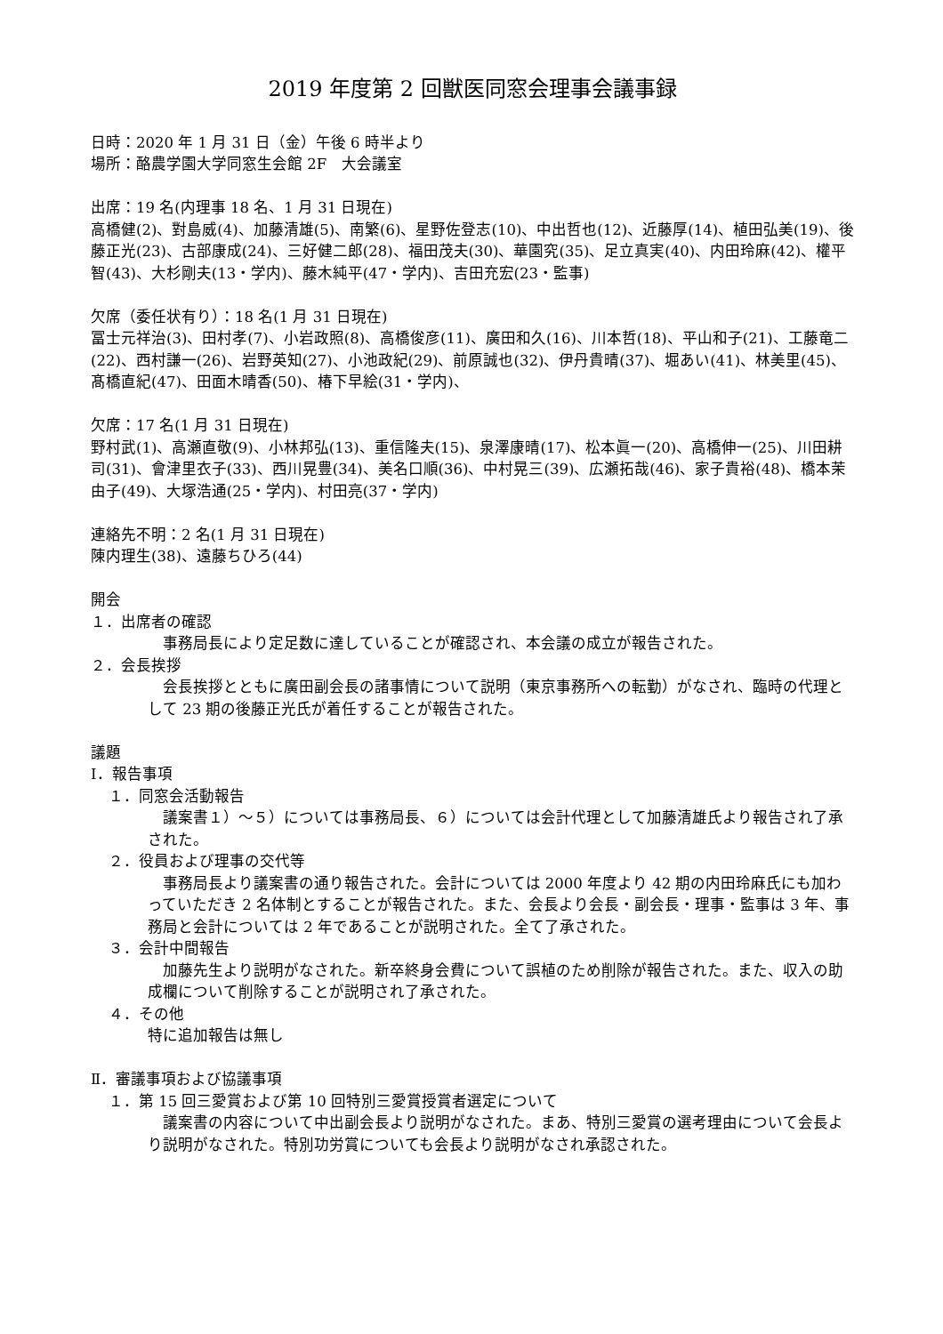2019 年度第 2 回獣医同窓会理事会議事録
日時：2020 年 1 月 31 日（金）午後 6 時半より
場所：酪農学園大学同窓生会館 2F　大会議室
出席：19 名(内理事 18 名、1 月 31 日現在)
高橋健(2)、對島威(4)、加藤清雄(5)、南繁(6)、星野佐登志(10)、中出哲也(12)、近藤厚(14)、植田弘美(19)、後藤正光(23)、古部康成(24)、三好健二郎(28)、福田茂夫(30)、華園究(35)、足立真実(40)、内田玲麻(42)、權平智(43)、大杉剛夫(13・学内)、藤木純平(47・学内)、吉田充宏(23・監事)
欠席（委任状有り）：18 名(1 月 31 日現在)
冨士元祥治(3)、田村孝(7)、小岩政照(8)、高橋俊彦(11)、廣田和久(16)、川本哲(18)、平山和子(21)、工藤竜二(22)、西村謙一(26)、岩野英知(27)、小池政紀(29)、前原誠也(32)、伊丹貴晴(37)、堀あい(41)、林美里(45)、髙橋直紀(47)、田面木晴香(50)、椿下早絵(31・学内)、
欠席：17 名(1 月 31 日現在)
野村武(1)、高瀬直敬(9)、小林邦弘(13)、重信隆夫(15)、泉澤康晴(17)、松本眞一(20)、高橋伸一(25)、川田耕司(31)、會津里衣子(33)、西川晃豊(34)、美名口順(36)、中村晃三(39)、広瀬拓哉(46)、家子貴裕(48)、橋本茉由子(49)、大塚浩通(25・学内)、村田亮(37・学内)
連絡先不明：2 名(1 月 31 日現在)
陳内理生(38)、遠藤ちひろ(44)
開会
１．出席者の確認
事務局長により定足数に達していることが確認され、本会議の成立が報告された。
２．会長挨拶
会長挨拶とともに廣田副会長の諸事情について説明（東京事務所への転勤）がなされ、臨時の代理として 23 期の後藤正光氏が着任することが報告された。
議題
Ⅰ．報告事項
１．同窓会活動報告
議案書１）～５）については事務局長、６）については会計代理として加藤清雄氏より報告され了承された。
２．役員および理事の交代等
事務局長より議案書の通り報告された。会計については 2000 年度より 42 期の内田玲麻氏にも加わっていただき 2 名体制とすることが報告された。また、会長より会長・副会長・理事・監事は 3 年、事務局と会計については 2 年であることが説明された。全て了承された。
３．会計中間報告
加藤先生より説明がなされた。新卒終身会費について誤植のため削除が報告された。また、収入の助成欄について削除することが説明され了承された。
４．その他
特に追加報告は無し
Ⅱ．審議事項および協議事項
１．第 15 回三愛賞および第 10 回特別三愛賞授賞者選定について
議案書の内容について中出副会長より説明がなされた。まあ、特別三愛賞の選考理由について会長より説明がなされた。特別功労賞についても会長より説明がなされ承認された。